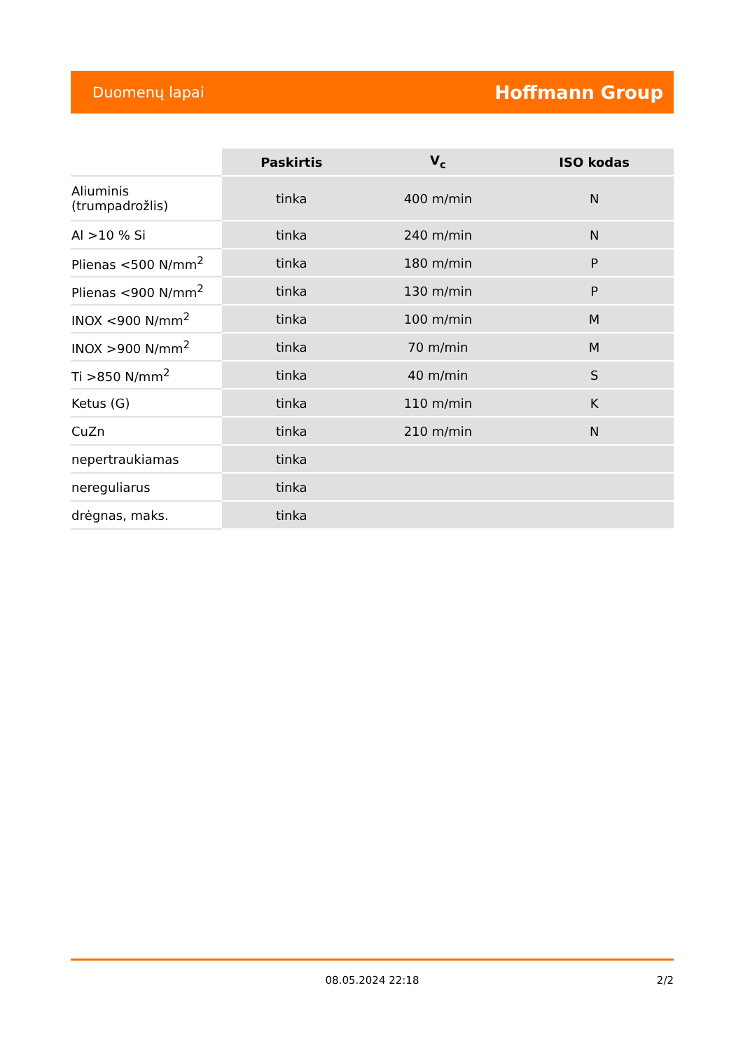Duomenų lapai Hoffmann Group
| | Paskirtis | V<sub>c</sub> | ISO kodas |
| --- | --- | --- | --- |
| Aliuminis (trumpadrožlis) | tinka | 400 m/min | N |
| Al >10 % Si | tinka | 240 m/min | N |
| Plienas <500 N/mm<sup>2</sup> | tinka | 180 m/min | P |
| Plienas <900 N/mm<sup>2</sup> | tinka | 130 m/min | P |
| INOX <900 N/mm<sup>2</sup> | tinka | 100 m/min | M |
| INOX >900 N/mm<sup>2</sup> | tinka | 70 m/min | M |
| Ti >850 N/mm<sup>2</sup> | tinka | 40 m/min | S |
| Ketus (G) | tinka | 110 m/min | K |
| CuZn | tinka | 210 m/min | N |
| nepertraukiamas | tinka | | |
| nereguliarus | tinka | | |
| drėgnas, maks. | tinka | | |
08.05.2024 22:18
2/2